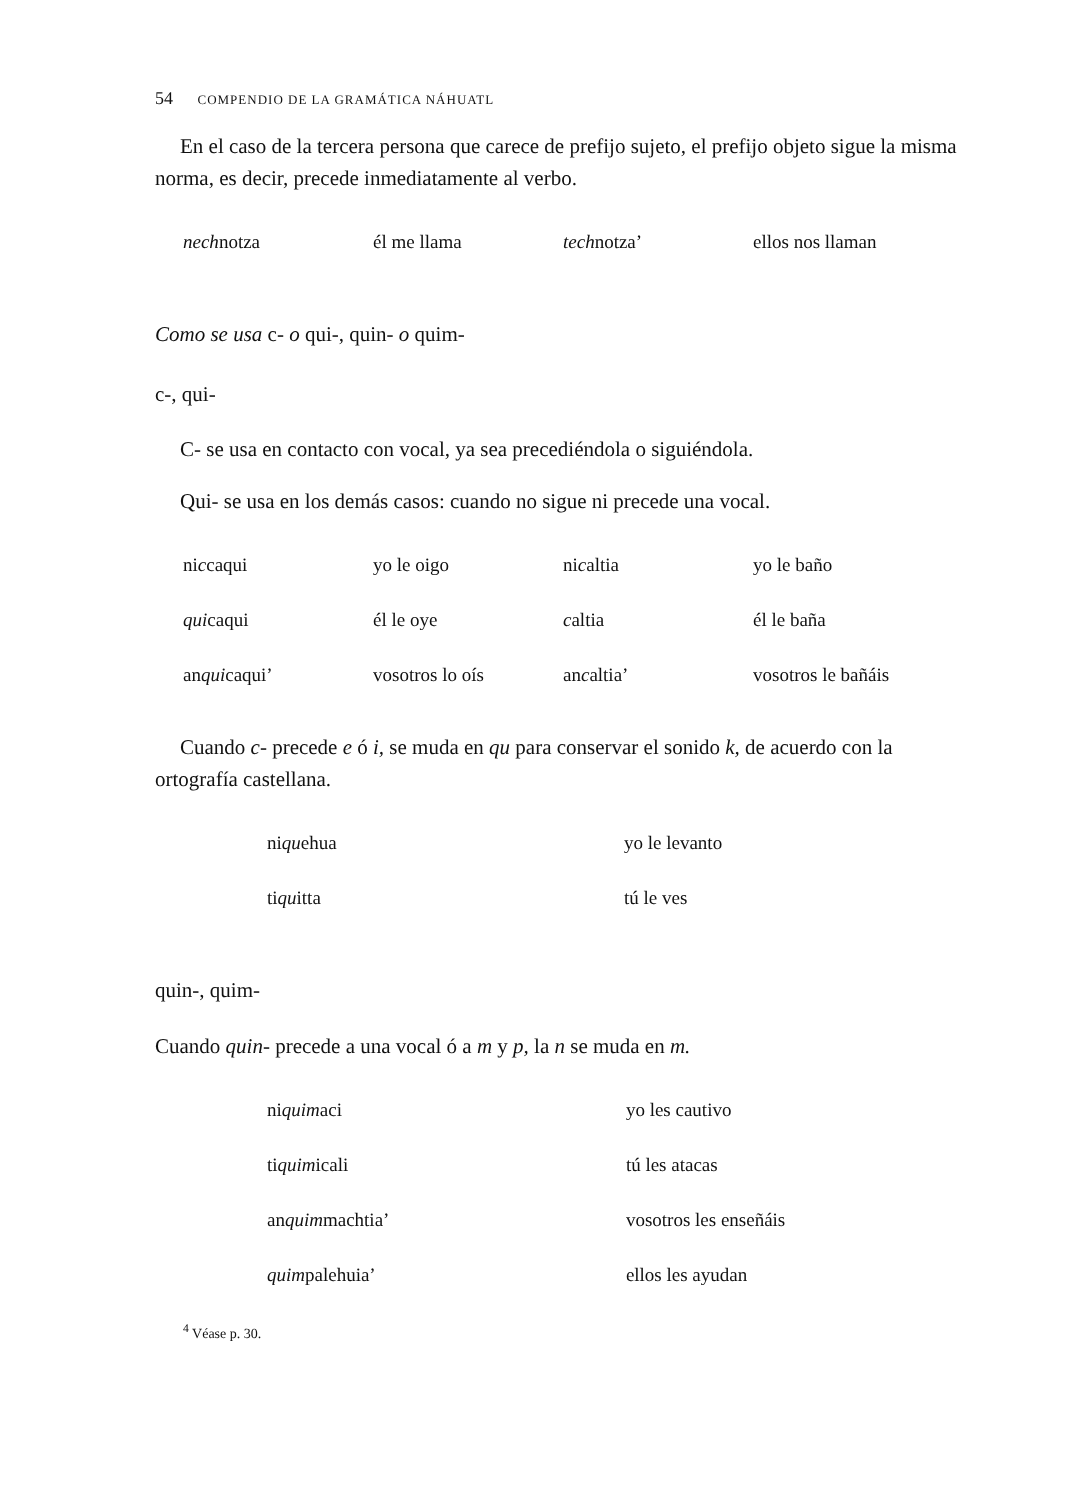54 COMPENDIO DE LA GRAMÁTICA NÁHUATL
En el caso de la tercera persona que carece de prefijo sujeto, el prefijo objeto sigue la misma norma, es decir, precede inmediatamente al verbo.
| nech notza | él me llama | tech notza’ | ellos nos llaman |
Como se usa c- o qui-, quin- o quim-
c-, qui-
C- se usa en contacto con vocal, ya sea precediéndola o siguiéndola.
Qui- se usa en los demás casos: cuando no sigue ni precede una vocal.
| ni c caqui | yo le oigo | ni c altia | yo le baño |
| qui caqui | él le oye | c altia | él le baña |
| an qui caqui’ | vosotros lo oís | an c altia’ | vosotros le bañáis |
Cuando c- precede e ó i, se muda en qu para conservar el sonido k, de acuerdo con la ortografía castellana.
| ni qu ehua | yo le levanto |
| ti qu itta | tú le ves |
quin-, quim-
Cuando quin- precede a una vocal ó a m y p, la n se muda en m.
| ni quim aci | yo les cautivo |
| ti quim icali | tú les atacas |
| an quim machtia’ | vosotros les enseñáis |
| quim palehuia’ | ellos les ayudan |
<sup>4</sup> Véase p. 30.